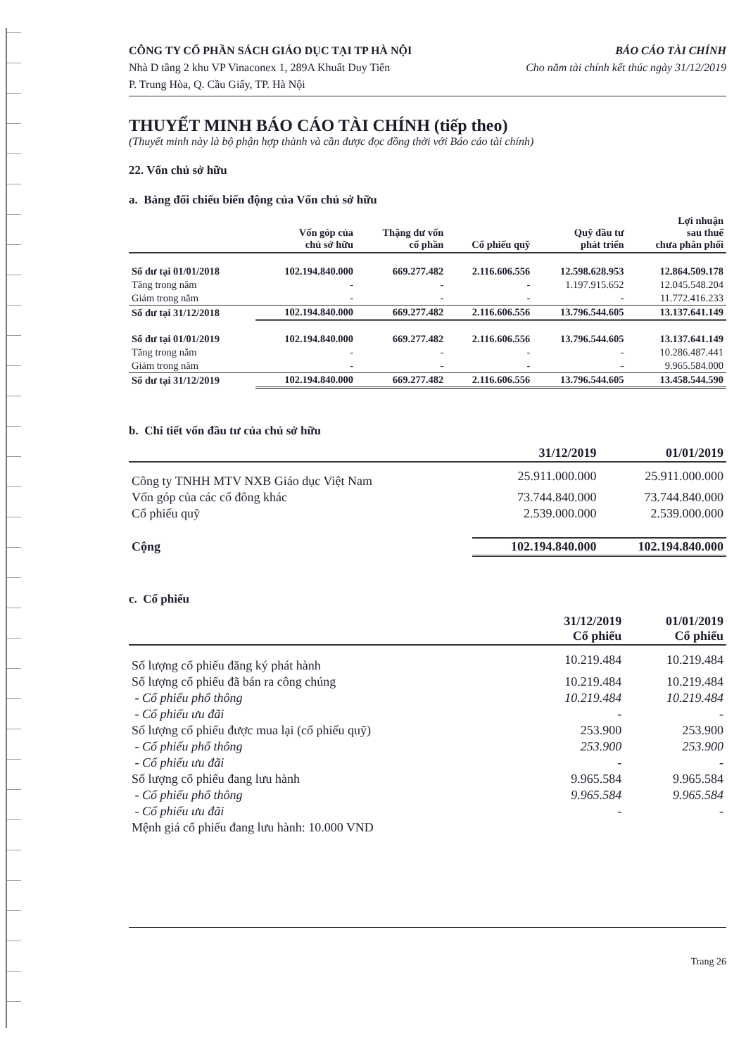CÔNG TY CỔ PHẦN SÁCH GIÁO DỤC TẠI TP HÀ NỘI
Nhà D tầng 2 khu VP Vinaconex 1, 289A Khuất Duy Tiến
P. Trung Hòa, Q. Cầu Giấy, TP. Hà Nội
BÁO CÁO TÀI CHÍNH
Cho năm tài chính kết thúc ngày 31/12/2019
THUYẾT MINH BÁO CÁO TÀI CHÍNH (tiếp theo)
(Thuyết minh này là bộ phận hợp thành và cần được đọc đồng thời với Báo cáo tài chính)
22. Vốn chủ sở hữu
a. Bảng đối chiếu biến động của Vốn chủ sở hữu
| | Vốn góp của chủ sở hữu | Thặng dư vốn cổ phần | Cổ phiếu quỹ | Quỹ đầu tư phát triển | Lợi nhuận sau thuế chưa phân phối |
| --- | --- | --- | --- | --- | --- |
| Số dư tại 01/01/2018 | 102.194.840.000 | 669.277.482 | 2.116.606.556 | 12.598.628.953 | 12.864.509.178 |
| Tăng trong năm | - | - | - | 1.197.915.652 | 12.045.548.204 |
| Giảm trong năm | - | - | - | - | 11.772.416.233 |
| Số dư tại 31/12/2018 | 102.194.840.000 | 669.277.482 | 2.116.606.556 | 13.796.544.605 | 13.137.641.149 |
| Số dư tại 01/01/2019 | 102.194.840.000 | 669.277.482 | 2.116.606.556 | 13.796.544.605 | 13.137.641.149 |
| Tăng trong năm | - | - | - | - | 10.286.487.441 |
| Giảm trong năm | - | - | - | - | 9.965.584.000 |
| Số dư tại 31/12/2019 | 102.194.840.000 | 669.277.482 | 2.116.606.556 | 13.796.544.605 | 13.458.544.590 |
b. Chi tiết vốn đầu tư của chủ sở hữu
| | 31/12/2019 | 01/01/2019 |
| --- | --- | --- |
| Công ty TNHH MTV NXB Giáo dục Việt Nam | 25.911.000.000 | 25.911.000.000 |
| Vốn góp của các cổ đông khác | 73.744.840.000 | 73.744.840.000 |
| Cổ phiếu quỹ | 2.539.000.000 | 2.539.000.000 |
| Cộng | 102.194.840.000 | 102.194.840.000 |
c. Cổ phiếu
| | 31/12/2019 Cổ phiếu | 01/01/2019 Cổ phiếu |
| --- | --- | --- |
| Số lượng cổ phiếu đăng ký phát hành | 10.219.484 | 10.219.484 |
| Số lượng cổ phiếu đã bán ra công chúng | 10.219.484 | 10.219.484 |
| - Cổ phiếu phổ thông | 10.219.484 | 10.219.484 |
| - Cổ phiếu ưu đãi | - | - |
| Số lượng cổ phiếu được mua lại (cổ phiếu quỹ) | 253.900 | 253.900 |
| - Cổ phiếu phổ thông | 253.900 | 253.900 |
| - Cổ phiếu ưu đãi | - | - |
| Số lượng cổ phiếu đang lưu hành | 9.965.584 | 9.965.584 |
| - Cổ phiếu phổ thông | 9.965.584 | 9.965.584 |
| - Cổ phiếu ưu đãi | - | - |
| Mệnh giá cổ phiếu đang lưu hành: 10.000 VND | | |
Trang 26